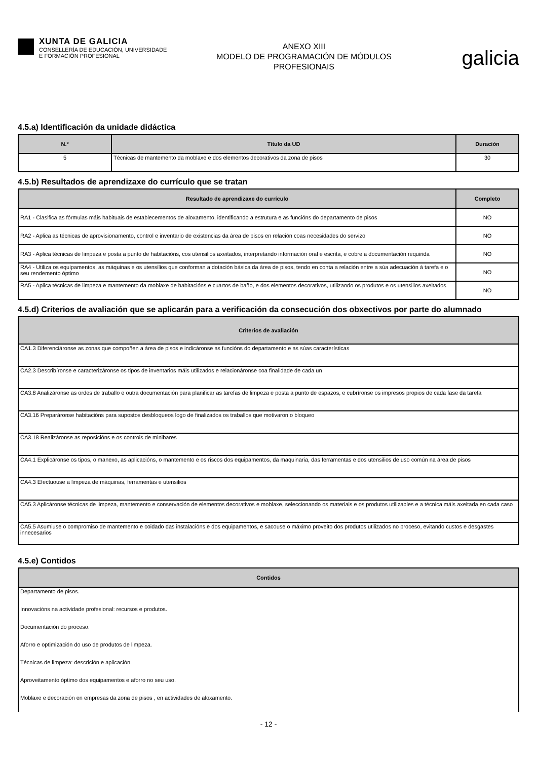XUNTA DE GALICIA
CONSELLERÍA DE EDUCACIÓN, UNIVERSIDADE
E FORMACIÓN PROFESIONAL
ANEXO XIII
MODELO DE PROGRAMACIÓN DE MÓDULOS
PROFESIONAIS
galicia
4.5.a) Identificación da unidade didáctica
| N.º | Título da UD | Duración |
| --- | --- | --- |
| 5 | Técnicas de mantemento da moblaxe e dos elementos decorativos da zona de pisos | 30 |
4.5.b) Resultados de aprendizaxe do currículo que se tratan
| Resultado de aprendizaxe do currículo | Completo |
| --- | --- |
| RA1 - Clasifica as fórmulas máis habituais de establecementos de aloxamento, identificando a estrutura e as funcións do departamento de pisos | NO |
| RA2 - Aplica as técnicas de aprovisionamento, control e inventario de existencias da área de pisos en relación coas necesidades do servizo | NO |
| RA3 - Aplica técnicas de limpeza e posta a punto de habitacións, cos utensilios axeitados, interpretando información oral e escrita, e cobre a documentación requirida | NO |
| RA4 - Utiliza os equipamentos, as máquinas e os utensilios que conforman a dotación básica da área de pisos, tendo en conta a relación entre a súa adecuación á tarefa e o seu rendemento óptimo | NO |
| RA5 - Aplica técnicas de limpeza e mantemento da moblaxe de habitacións e cuartos de baño, e dos elementos decorativos, utilizando os produtos e os utensilios axeitados | NO |
4.5.d) Criterios de avaliación que se aplicarán para a verificación da consecución dos obxectivos por parte do alumnado
| Criterios de avaliación |
| --- |
| CA1.3 Diferenciáronse as zonas que compoñen a área de pisos e indicáronse as funcións do departamento e as súas características |
| CA2.3 Describíronse e caracterizáronse os tipos de inventarios máis utilizados e relacionáronse coa finalidade de cada un |
| CA3.8 Analizáronse as ordes de traballo e outra documentación para planificar as tarefas de limpeza e posta a punto de espazos, e cubríronse os impresos propios de cada fase da tarefa |
| CA3.16 Preparáronse habitacións para supostos desbloqueos logo de finalizados os traballos que motivaron o bloqueo |
| CA3.18 Realizáronse as reposicións e os controis de minibares |
| CA4.1 Explicáronse os tipos, o manexo, as aplicacións, o mantemento e os riscos dos equipamentos, da maquinaria, das ferramentas e dos utensilios de uso común na área de pisos |
| CA4.3 Efectuouse a limpeza de máquinas, ferramentas e utensilios |
| CA5.3 Aplicáronse técnicas de limpeza, mantemento e conservación de elementos decorativos e moblaxe, seleccionando os materiais e os produtos utilizables e a técnica máis axeitada en cada caso |
| CA5.5 Asumiuse o compromiso de mantemento e coidado das instalacións e dos equipamentos, e sacouse o máximo proveito dos produtos utilizados no proceso, evitando custos e desgastes innecesarios |
4.5.e) Contidos
| Contidos |
| --- |
| Departamento de pisos. |
| Innovacións na actividade profesional: recursos e produtos. |
| Documentación do proceso. |
| Aforro e optimización do uso de produtos de limpeza. |
| Técnicas de limpeza: descrición e aplicación. |
| Aproveitamento óptimo dos equipamentos e aforro no seu uso. |
| Moblaxe e decoración en empresas da zona de pisos , en actividades de aloxamento. |
- 12 -